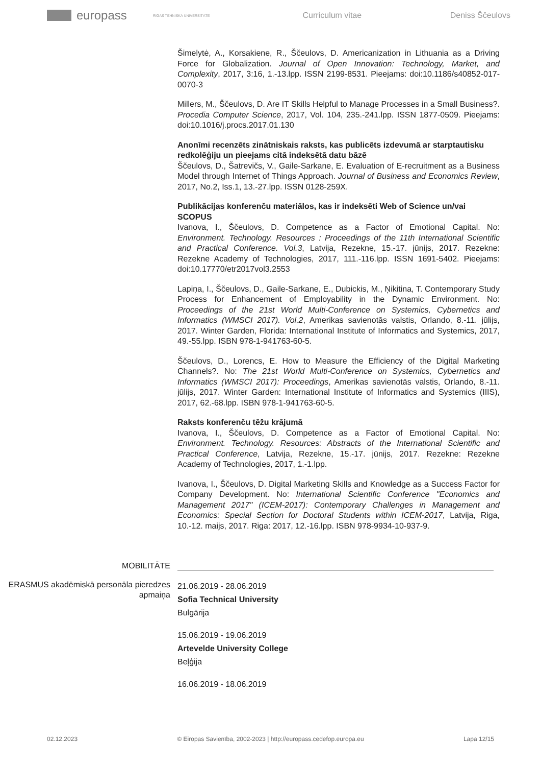europass
RĪGAS TEHNISKĀ UNIVERSITĀTE
Curriculum vitae Deniss Ščeulovs
Šimelytė, A., Korsakiene, R., Ščeulovs, D. Americanization in Lithuania as a Driving Force for Globalization. Journal of Open Innovation: Technology, Market, and Complexity, 2017, 3:16, 1.-13.lpp. ISSN 2199-8531. Pieejams: doi:10.1186/s40852-017-0070-3
Millers, M., Ščeulovs, D. Are IT Skills Helpful to Manage Processes in a Small Business?. Procedia Computer Science, 2017, Vol. 104, 235.-241.lpp. ISSN 1877-0509. Pieejams: doi:10.1016/j.procs.2017.01.130
Anonīmi recenzēts zinātniskais raksts, kas publicēts izdevumā ar starptautisku redkolēģiju un pieejams citā indeksētā datu bāzē
Ščeulovs, D., Šatrevičs, V., Gaile-Sarkane, E. Evaluation of E-recruitment as a Business Model through Internet of Things Approach. Journal of Business and Economics Review, 2017, No.2, Iss.1, 13.-27.lpp. ISSN 0128-259X.
Publikācijas konferenču materiālos, kas ir indeksēti Web of Science un/vai SCOPUS
Ivanova, I., Ščeulovs, D. Competence as a Factor of Emotional Capital. No: Environment. Technology. Resources : Proceedings of the 11th International Scientific and Practical Conference. Vol.3, Latvija, Rezekne, 15.-17. jūnijs, 2017. Rezekne: Rezekne Academy of Technologies, 2017, 111.-116.lpp. ISSN 1691-5402. Pieejams: doi:10.17770/etr2017vol3.2553
Lapiņa, I., Ščeulovs, D., Gaile-Sarkane, E., Dubickis, M., Ņikitina, T. Contemporary Study Process for Enhancement of Employability in the Dynamic Environment. No: Proceedings of the 21st World Multi-Conference on Systemics, Cybernetics and Informatics (WMSCI 2017). Vol.2, Amerikas savienotās valstis, Orlando, 8.-11. jūlijs, 2017. Winter Garden, Florida: International Institute of Informatics and Systemics, 2017, 49.-55.lpp. ISBN 978-1-941763-60-5.
Ščeulovs, D., Lorencs, E. How to Measure the Efficiency of the Digital Marketing Channels?. No: The 21st World Multi-Conference on Systemics, Cybernetics and Informatics (WMSCI 2017): Proceedings, Amerikas savienotās valstis, Orlando, 8.-11. jūlijs, 2017. Winter Garden: International Institute of Informatics and Systemics (IIIS), 2017, 62.-68.lpp. ISBN 978-1-941763-60-5.
Raksts konferenču tēžu krājumā
Ivanova, I., Ščeulovs, D. Competence as a Factor of Emotional Capital. No: Environment. Technology. Resources: Abstracts of the International Scientific and Practical Conference, Latvija, Rezekne, 15.-17. jūnijs, 2017. Rezekne: Rezekne Academy of Technologies, 2017, 1.-1.lpp.
Ivanova, I., Ščeulovs, D. Digital Marketing Skills and Knowledge as a Success Factor for Company Development. No: International Scientific Conference "Economics and Management 2017" (ICEM-2017): Contemporary Challenges in Management and Economics: Special Section for Doctoral Students within ICEM-2017, Latvija, Riga, 10.-12. maijs, 2017. Riga: 2017, 12.-16.lpp. ISBN 978-9934-10-937-9.
MOBILITĀTE
ERASMUS akadēmiskā personāla pieredzes apmaiņa
21.06.2019 - 28.06.2019
Sofia Technical University
Bulgārija
15.06.2019 - 19.06.2019
Artevelde University College
Beļģija
16.06.2019 - 18.06.2019
02.12.2023 © Eiropas Savienība, 2002-2023 | http://europass.cedefop.europa.eu Lapa 12/15